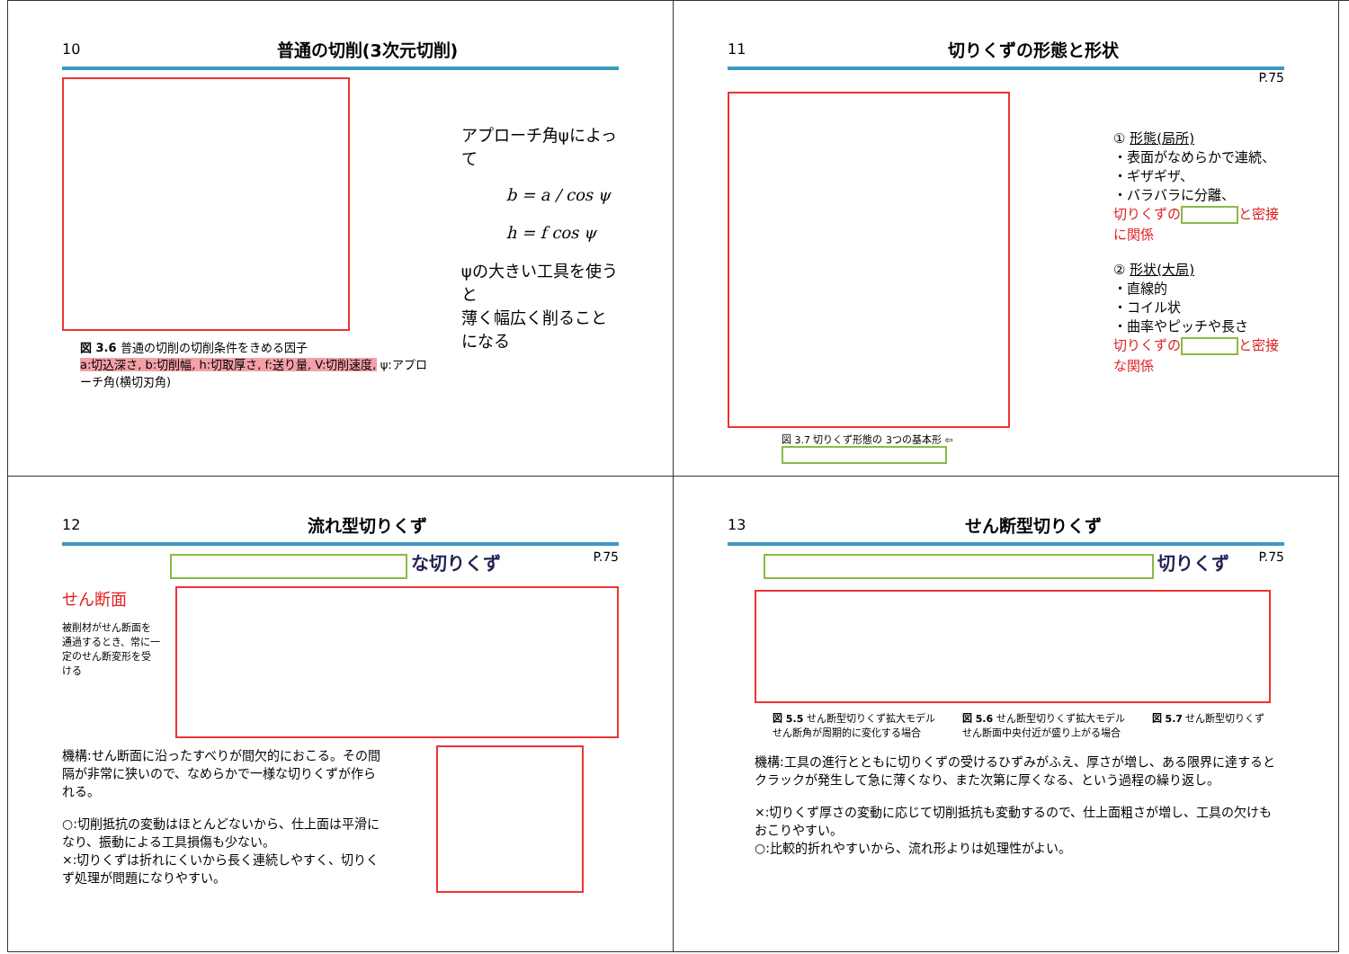10 普通の切削(3次元切削)
図 3.6 普通の切削の切削条件をきめる因子
a:切込深さ, b:切削幅, h:切取厚さ, f:送り量, V:切削速度, ψ:アプローチ角(横切刃角)
アプローチ角ψによって
b = a / cos ψ
h = f cos ψ
ψの大きい工具を使うと
薄く幅広く削ることになる
11 切りくずの形態と形状
P.75
図 3.7 切りくず形態の 3つの基本形 ⇦
① 形態(局所)
・表面がなめらかで連続、
・ギザギザ、
・バラバラに分離、
切りくずの と密接に関係
② 形状(大局)
・直線的
・コイル状
・曲率やピッチや長さ
切りくずの と密接な関係
12 流れ型切りくず
な切りくず P.75
せん断面
被削材がせん断面を通過するとき、常に一定のせん断変形を受ける
機構:せん断面に沿ったすべりが間欠的におこる。その間隔が非常に狭いので、なめらかで一様な切りくずが作られる。
○:切削抵抗の変動はほとんどないから、仕上面は平滑になり、振動による工具損傷も少ない。
×:切りくずは折れにくいから長く連続しやすく、切りくず処理が問題になりやすい。
13 せん断型切りくず
切りくず P.75
図 5.5 せん断型切りくず拡大モデル
せん断角が周期的に変化する場合 図 5.6 せん断型切りくず拡大モデル
せん断面中央付近が盛り上がる場合 図 5.7 せん断型切りくず
機構:工具の進行とともに切りくずの受けるひずみがふえ、厚さが増し、ある限界に達するとクラックが発生して急に薄くなり、また次第に厚くなる、という過程の繰り返し。
×:切りくず厚さの変動に応じて切削抵抗も変動するので、仕上面粗さが増し、工具の欠けもおこりやすい。
○:比較的折れやすいから、流れ形よりは処理性がよい。